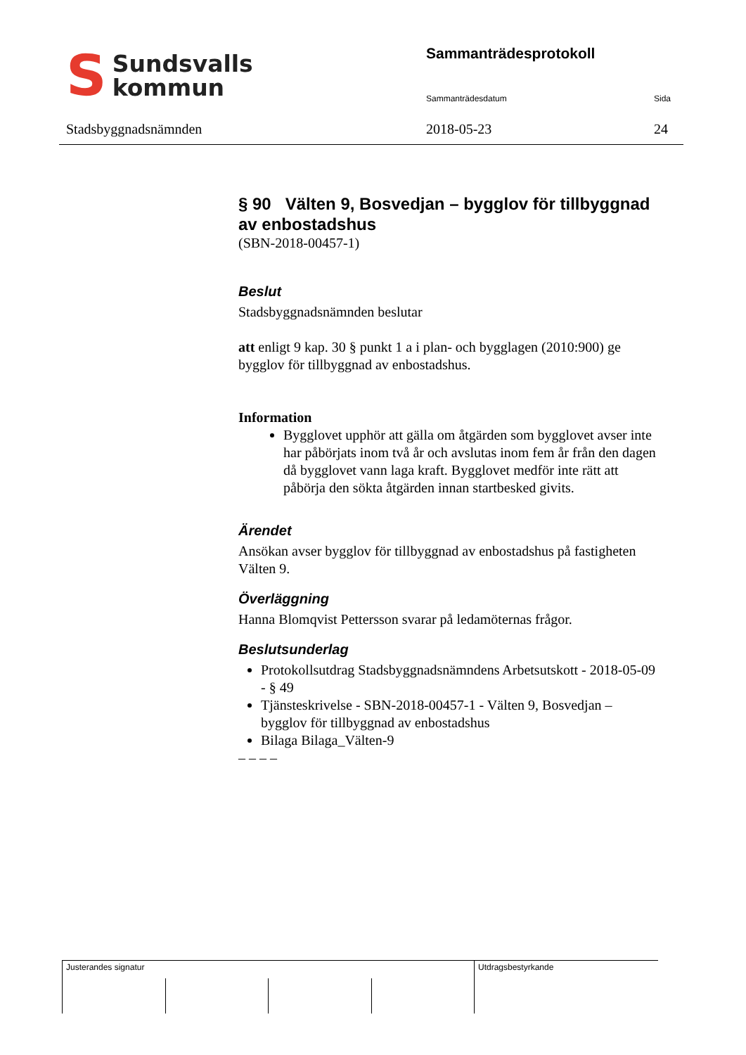S
Sundsvalls
kommun
Stadsbyggnadsnämnden
Sammanträdesprotokoll
Sammanträdesdatum Sida
2018-05-23 24
§ 90 Välten 9, Bosvedjan – bygglov för tillbyggnad av enbostadshus
(SBN-2018-00457-1)
Beslut
Stadsbyggnadsnämnden beslutar
att enligt 9 kap. 30 § punkt 1 a i plan- och bygglagen (2010:900) ge bygglov för tillbyggnad av enbostadshus.
Information
Bygglovet upphör att gälla om åtgärden som bygglovet avser inte har påbörjats inom två år och avslutas inom fem år från den dagen då bygglovet vann laga kraft. Bygglovet medför inte rätt att påbörja den sökta åtgärden innan startbesked givits.
Ärendet
Ansökan avser bygglov för tillbyggnad av enbostadshus på fastigheten Välten 9.
Överläggning
Hanna Blomqvist Pettersson svarar på ledamöternas frågor.
Beslutsunderlag
Protokollsutdrag Stadsbyggnadsnämndens Arbetsutskott - 2018-05-09 - § 49
Tjänsteskrivelse - SBN-2018-00457-1 - Välten 9, Bosvedjan – bygglov för tillbyggnad av enbostadshus
Bilaga Bilaga_Välten-9
– – – –
Justerandes signatur Utdragsbestyrkande